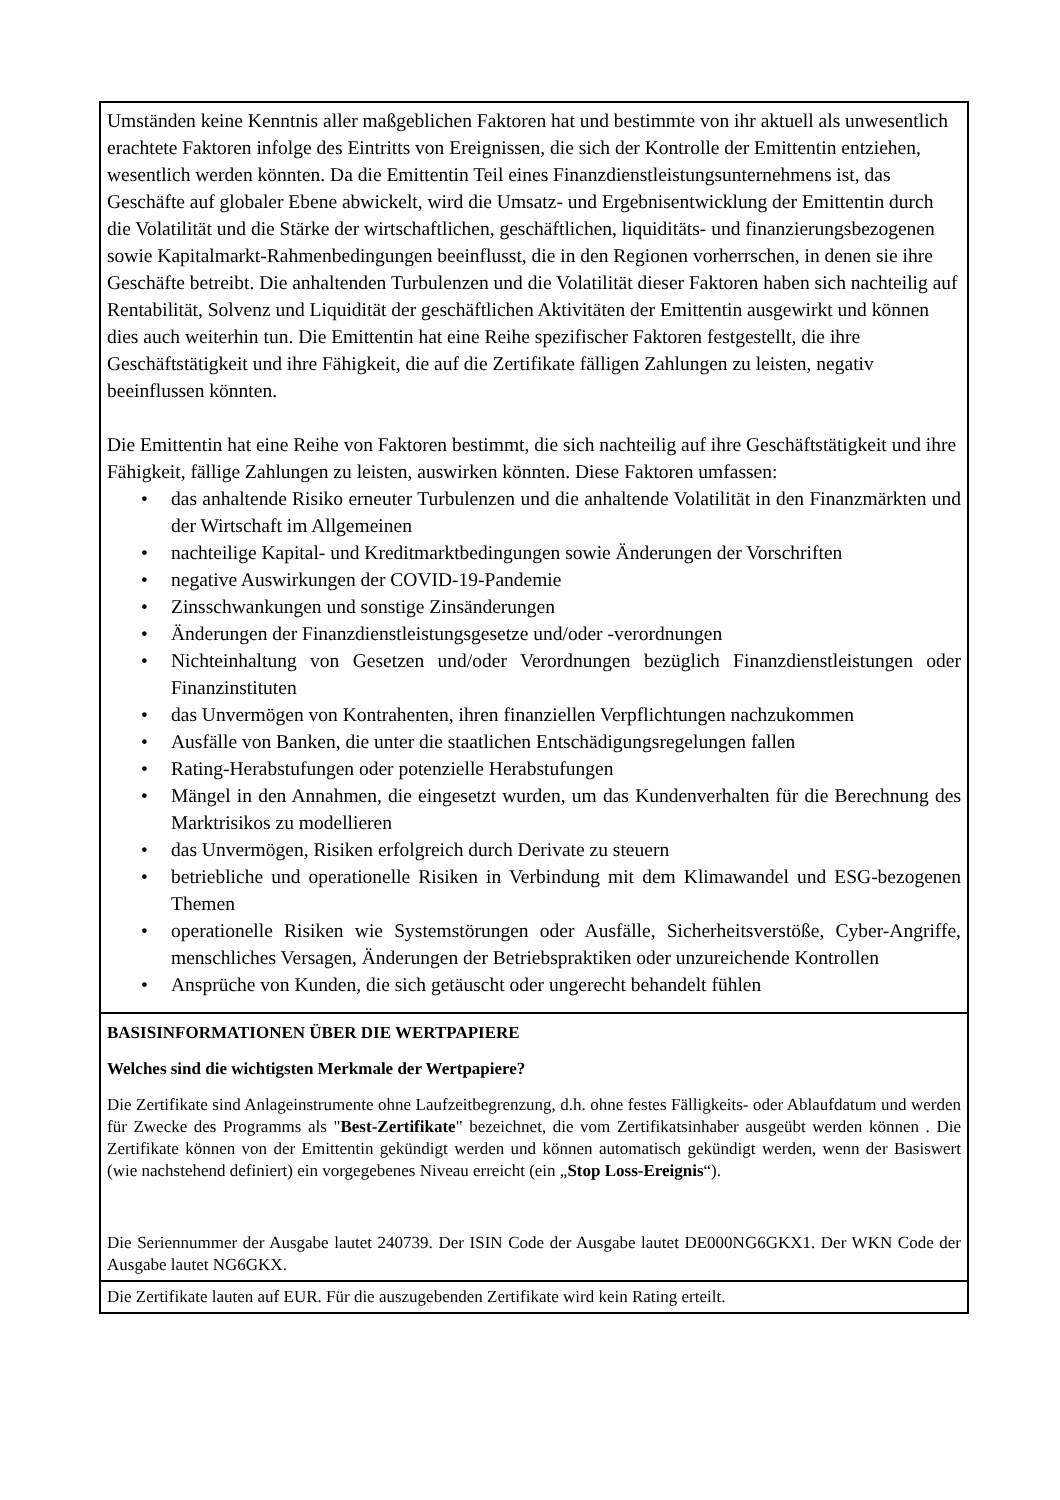Umständen keine Kenntnis aller maßgeblichen Faktoren hat und bestimmte von ihr aktuell als unwesentlich erachtete Faktoren infolge des Eintritts von Ereignissen, die sich der Kontrolle der Emittentin entziehen, wesentlich werden könnten. Da die Emittentin Teil eines Finanzdienstleistungsunternehmens ist, das Geschäfte auf globaler Ebene abwickelt, wird die Umsatz- und Ergebnisentwicklung der Emittentin durch die Volatilität und die Stärke der wirtschaftlichen, geschäftlichen, liquiditäts- und finanzierungsbezogenen sowie Kapitalmarkt-Rahmenbedingungen beeinflusst, die in den Regionen vorherrschen, in denen sie ihre Geschäfte betreibt. Die anhaltenden Turbulenzen und die Volatilität dieser Faktoren haben sich nachteilig auf Rentabilität, Solvenz und Liquidität der geschäftlichen Aktivitäten der Emittentin ausgewirkt und können dies auch weiterhin tun. Die Emittentin hat eine Reihe spezifischer Faktoren festgestellt, die ihre Geschäftstätigkeit und ihre Fähigkeit, die auf die Zertifikate fälligen Zahlungen zu leisten, negativ beeinflussen könnten.
Die Emittentin hat eine Reihe von Faktoren bestimmt, die sich nachteilig auf ihre Geschäftstätigkeit und ihre Fähigkeit, fällige Zahlungen zu leisten, auswirken könnten. Diese Faktoren umfassen:
• das anhaltende Risiko erneuter Turbulenzen und die anhaltende Volatilität in den Finanzmärkten und der Wirtschaft im Allgemeinen
• nachteilige Kapital- und Kreditmarktbedingungen sowie Änderungen der Vorschriften
• negative Auswirkungen der COVID-19-Pandemie
• Zinsschwankungen und sonstige Zinsänderungen
• Änderungen der Finanzdienstleistungsgesetze und/oder -verordnungen
• Nichteinhaltung von Gesetzen und/oder Verordnungen bezüglich Finanzdienstleistungen oder Finanzinstituten
• das Unvermögen von Kontrahenten, ihren finanziellen Verpflichtungen nachzukommen
• Ausfälle von Banken, die unter die staatlichen Entschädigungsregelungen fallen
• Rating-Herabstufungen oder potenzielle Herabstufungen
• Mängel in den Annahmen, die eingesetzt wurden, um das Kundenverhalten für die Berechnung des Marktrisikos zu modellieren
• das Unvermögen, Risiken erfolgreich durch Derivate zu steuern
• betriebliche und operationelle Risiken in Verbindung mit dem Klimawandel und ESG-bezogenen Themen
• operationelle Risiken wie Systemstörungen oder Ausfälle, Sicherheitsverstöße, Cyber-Angriffe, menschliches Versagen, Änderungen der Betriebspraktiken oder unzureichende Kontrollen
• Ansprüche von Kunden, die sich getäuscht oder ungerecht behandelt fühlen
BASISINFORMATIONEN ÜBER DIE WERTPAPIERE
Welches sind die wichtigsten Merkmale der Wertpapiere?
Die Zertifikate sind Anlageinstrumente ohne Laufzeitbegrenzung, d.h. ohne festes Fälligkeits- oder Ablaufdatum und werden für Zwecke des Programms als "Best-Zertifikate" bezeichnet, die vom Zertifikatsinhaber ausgeübt werden können . Die Zertifikate können von der Emittentin gekündigt werden und können automatisch gekündigt werden, wenn der Basiswert (wie nachstehend definiert) ein vorgegebenes Niveau erreicht (ein „Stop Loss-Ereignis“).
Die Seriennummer der Ausgabe lautet 240739. Der ISIN Code der Ausgabe lautet DE000NG6GKX1. Der WKN Code der Ausgabe lautet NG6GKX.
Die Zertifikate lauten auf EUR. Für die auszugebenden Zertifikate wird kein Rating erteilt.